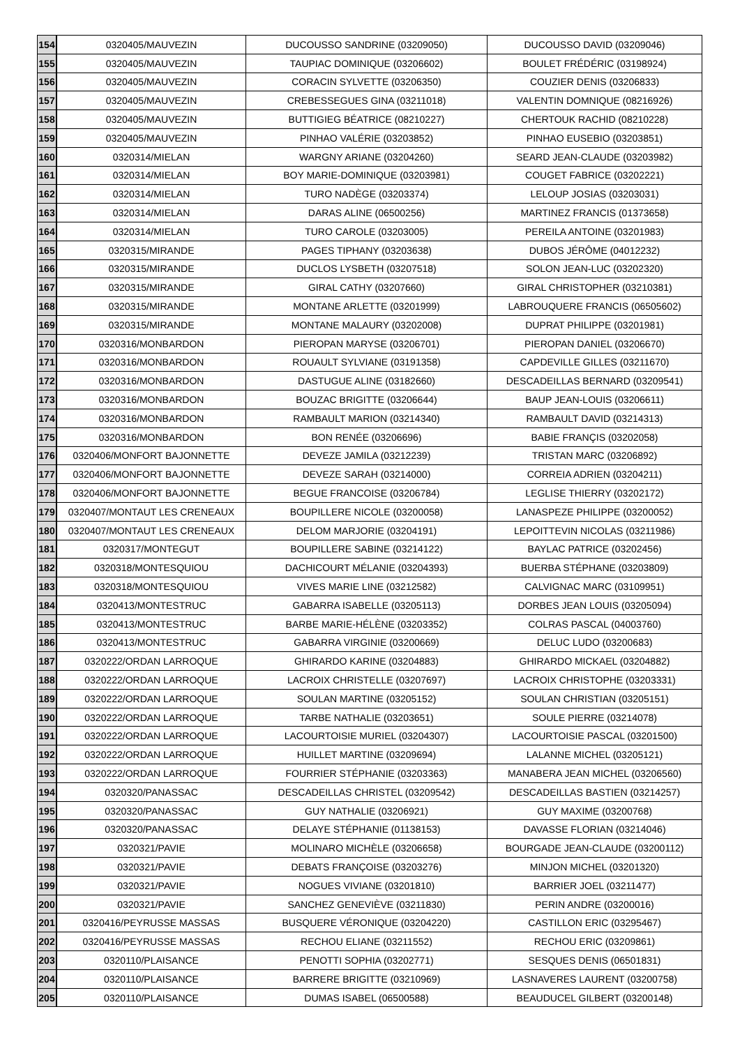| 154 | 0320405/MAUVEZIN | DUCOUSSO SANDRINE (03209050) | DUCOUSSO DAVID (03209046) |
| 155 | 0320405/MAUVEZIN | TAUPIAC DOMINIQUE (03206602) | BOULET FRÉDÉRIC (03198924) |
| 156 | 0320405/MAUVEZIN | CORACIN SYLVETTE (03206350) | COUZIER DENIS (03206833) |
| 157 | 0320405/MAUVEZIN | CREBESSEGUES GINA (03211018) | VALENTIN DOMNIQUE (08216926) |
| 158 | 0320405/MAUVEZIN | BUTTIGIEG BÉATRICE (08210227) | CHERTOUK RACHID (08210228) |
| 159 | 0320405/MAUVEZIN | PINHAO VALÉRIE (03203852) | PINHAO EUSEBIO (03203851) |
| 160 | 0320314/MIELAN | WARGNY ARIANE (03204260) | SEARD JEAN-CLAUDE (03203982) |
| 161 | 0320314/MIELAN | BOY MARIE-DOMINIQUE (03203981) | COUGET FABRICE (03202221) |
| 162 | 0320314/MIELAN | TURO NADÈGE (03203374) | LELOUP JOSIAS (03203031) |
| 163 | 0320314/MIELAN | DARAS ALINE (06500256) | MARTINEZ FRANCIS (01373658) |
| 164 | 0320314/MIELAN | TURO CAROLE (03203005) | PEREILA ANTOINE (03201983) |
| 165 | 0320315/MIRANDE | PAGES TIPHANY (03203638) | DUBOS JÉRÔME (04012232) |
| 166 | 0320315/MIRANDE | DUCLOS LYSBETH (03207518) | SOLON JEAN-LUC (03202320) |
| 167 | 0320315/MIRANDE | GIRAL CATHY (03207660) | GIRAL CHRISTOPHER (03210381) |
| 168 | 0320315/MIRANDE | MONTANE ARLETTE (03201999) | LABROUQUERE FRANCIS (06505602) |
| 169 | 0320315/MIRANDE | MONTANE MALAURY (03202008) | DUPRAT PHILIPPE (03201981) |
| 170 | 0320316/MONBARDON | PIEROPAN MARYSE (03206701) | PIEROPAN DANIEL (03206670) |
| 171 | 0320316/MONBARDON | ROUAULT SYLVIANE (03191358) | CAPDEVILLE GILLES (03211670) |
| 172 | 0320316/MONBARDON | DASTUGUE ALINE (03182660) | DESCADEILLAS BERNARD (03209541) |
| 173 | 0320316/MONBARDON | BOUZAC BRIGITTE (03206644) | BAUP JEAN-LOUIS (03206611) |
| 174 | 0320316/MONBARDON | RAMBAULT MARION (03214340) | RAMBAULT DAVID (03214313) |
| 175 | 0320316/MONBARDON | BON RENÉE (03206696) | BABIE FRANÇIS (03202058) |
| 176 | 0320406/MONFORT BAJONNETTE | DEVEZE JAMILA (03212239) | TRISTAN MARC (03206892) |
| 177 | 0320406/MONFORT BAJONNETTE | DEVEZE SARAH (03214000) | CORREIA ADRIEN (03204211) |
| 178 | 0320406/MONFORT BAJONNETTE | BEGUE FRANCOISE (03206784) | LEGLISE THIERRY (03202172) |
| 179 | 0320407/MONTAUT LES CRENEAUX | BOUPILLERE NICOLE (03200058) | LANASPEZE PHILIPPE (03200052) |
| 180 | 0320407/MONTAUT LES CRENEAUX | DELOM MARJORIE (03204191) | LEPOITTEVIN NICOLAS (03211986) |
| 181 | 0320317/MONTEGUT | BOUPILLERE SABINE (03214122) | BAYLAC PATRICE (03202456) |
| 182 | 0320318/MONTESQUIOU | DACHICOURT MÉLANIE (03204393) | BUERBA STÉPHANE (03203809) |
| 183 | 0320318/MONTESQUIOU | VIVES MARIE LINE (03212582) | CALVIGNAC MARC (03109951) |
| 184 | 0320413/MONTESTRUC | GABARRA ISABELLE (03205113) | DORBES JEAN LOUIS (03205094) |
| 185 | 0320413/MONTESTRUC | BARBE MARIE-HÉLÈNE (03203352) | COLRAS PASCAL (04003760) |
| 186 | 0320413/MONTESTRUC | GABARRA VIRGINIE (03200669) | DELUC LUDO (03200683) |
| 187 | 0320222/ORDAN LARROQUE | GHIRARDO KARINE (03204883) | GHIRARDO MICKAEL (03204882) |
| 188 | 0320222/ORDAN LARROQUE | LACROIX CHRISTELLE (03207697) | LACROIX CHRISTOPHE (03203331) |
| 189 | 0320222/ORDAN LARROQUE | SOULAN MARTINE (03205152) | SOULAN CHRISTIAN (03205151) |
| 190 | 0320222/ORDAN LARROQUE | TARBE NATHALIE (03203651) | SOULE PIERRE (03214078) |
| 191 | 0320222/ORDAN LARROQUE | LACOURTOISIE MURIEL (03204307) | LACOURTOISIE PASCAL (03201500) |
| 192 | 0320222/ORDAN LARROQUE | HUILLET MARTINE (03209694) | LALANNE MICHEL (03205121) |
| 193 | 0320222/ORDAN LARROQUE | FOURRIER STÉPHANIE (03203363) | MANABERA JEAN MICHEL (03206560) |
| 194 | 0320320/PANASSAC | DESCADEILLAS CHRISTEL (03209542) | DESCADEILLAS BASTIEN (03214257) |
| 195 | 0320320/PANASSAC | GUY NATHALIE (03206921) | GUY MAXIME (03200768) |
| 196 | 0320320/PANASSAC | DELAYE STÉPHANIE (01138153) | DAVASSE FLORIAN (03214046) |
| 197 | 0320321/PAVIE | MOLINARO MICHÈLE (03206658) | BOURGADE JEAN-CLAUDE (03200112) |
| 198 | 0320321/PAVIE | DEBATS FRANÇOISE (03203276) | MINJON MICHEL (03201320) |
| 199 | 0320321/PAVIE | NOGUES VIVIANE (03201810) | BARRIER JOEL (03211477) |
| 200 | 0320321/PAVIE | SANCHEZ GENEVIÈVE (03211830) | PERIN ANDRE (03200016) |
| 201 | 0320416/PEYRUSSE MASSAS | BUSQUERE VÉRONIQUE (03204220) | CASTILLON ERIC (03295467) |
| 202 | 0320416/PEYRUSSE MASSAS | RECHOU ELIANE (03211552) | RECHOU ERIC (03209861) |
| 203 | 0320110/PLAISANCE | PENOTTI SOPHIA (03202771) | SESQUES DENIS (06501831) |
| 204 | 0320110/PLAISANCE | BARRERE BRIGITTE (03210969) | LASNAVERES LAURENT (03200758) |
| 205 | 0320110/PLAISANCE | DUMAS ISABEL (06500588) | BEAUDUCEL GILBERT (03200148) |